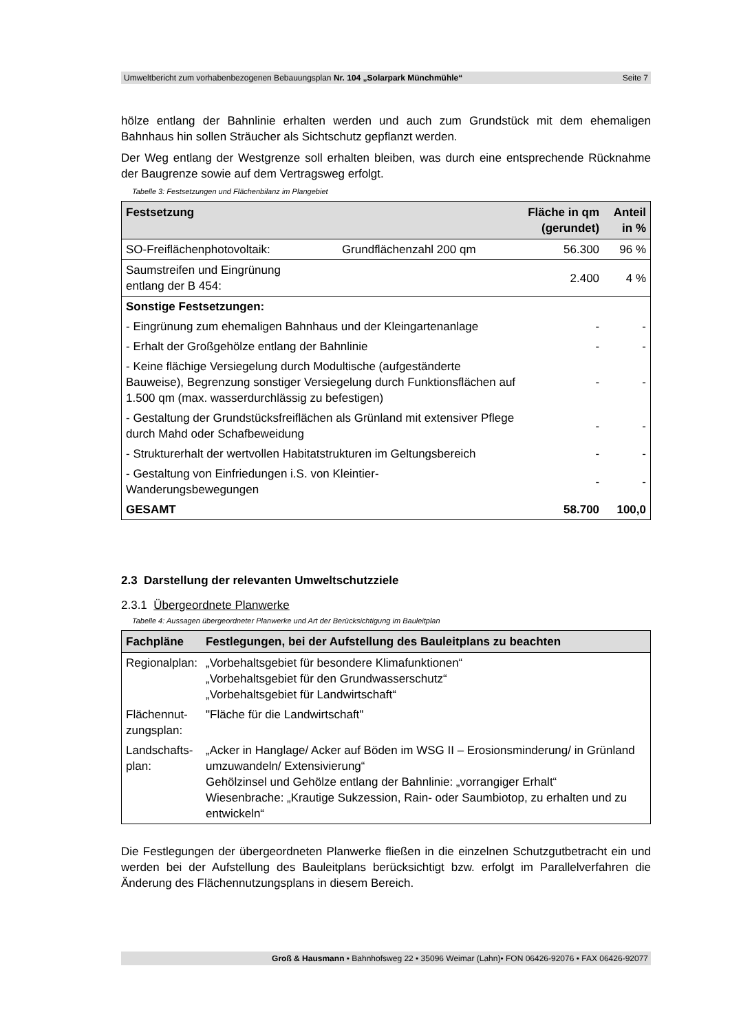Umweltbericht zum vorhabenbezogenen Bebauungsplan Nr. 104 „Solarpark Münchmühle“Seite 7
hölze entlang der Bahnlinie erhalten werden und auch zum Grundstück mit dem ehemaligen Bahnhaus hin sollen Sträucher als Sichtschutz gepflanzt werden.
Der Weg entlang der Westgrenze soll erhalten bleiben, was durch eine entsprechende Rücknahme der Baugrenze sowie auf dem Vertragsweg erfolgt.
Tabelle 3: Festsetzungen und Flächenbilanz im Plangebiet
| Festsetzung | | Fläche in qm (gerundet) | Anteil in % |
| --- | --- | --- | --- |
| SO-Freiflächenphotovoltaik: | Grundflächenzahl 200 qm | 56.300 | 96 % |
| Saumstreifen und Eingrünung entlang der B 454: | | 2.400 | 4 % |
| Sonstige Festsetzungen: | | | |
| - Eingrünung zum ehemaligen Bahnhaus und der Kleingartenanlage | | - | - |
| - Erhalt der Großgehölze entlang der Bahnlinie | | - | - |
| - Keine flächige Versiegelung durch Modultische (aufgeständerte Bauweise), Begrenzung sonstiger Versiegelung durch Funktionsflächen auf 1.500 qm (max. wasserdurchlässig zu befestigen) | | - | - |
| - Gestaltung der Grundstücksfreiflächen als Grünland mit extensiver Pflege durch Mahd oder Schafbeweidung | | - | - |
| - Strukturerhalt der wertvollen Habitatstrukturen im Geltungsbereich | | - | - |
| - Gestaltung von Einfriedungen i.S. von Kleintier- Wanderungsbewegungen | | - | - |
| GESAMT | | 58.700 | 100,0 |
2.3 Darstellung der relevanten Umweltschutzziele
2.3.1 Übergeordnete Planwerke
Tabelle 4: Aussagen übergeordneter Planwerke und Art der Berücksichtigung im Bauleitplan
| Fachpläne | Festlegungen, bei der Aufstellung des Bauleitplans zu beachten |
| --- | --- |
| Regionalplan: | „Vorbehaltsgebiet für besondere Klimafunktionen“ „Vorbehaltsgebiet für den Grundwasserschutz“ „Vorbehaltsgebiet für Landwirtschaft“ |
| Flächennut- zungsplan: | "Fläche für die Landwirtschaft" |
| Landschafts- plan: | „Acker in Hanglage/ Acker auf Böden im WSG II – Erosionsminderung/ in Grünland umzuwandeln/ Extensivierung“ Gehölzinsel und Gehölze entlang der Bahnlinie: „vorrangiger Erhalt“ Wiesenbrache: „Krautige Sukzession, Rain- oder Saumbiotop, zu erhalten und zu entwickeln“ |
Die Festlegungen der übergeordneten Planwerke fließen in die einzelnen Schutzgutbetracht ein und werden bei der Aufstellung des Bauleitplans berücksichtigt bzw. erfolgt im Parallelverfahren die Änderung des Flächennutzungsplans in diesem Bereich.
Groß & Hausmann • Bahnhofsweg 22 • 35096 Weimar (Lahn)• FON 06426-92076 • FAX 06426-92077